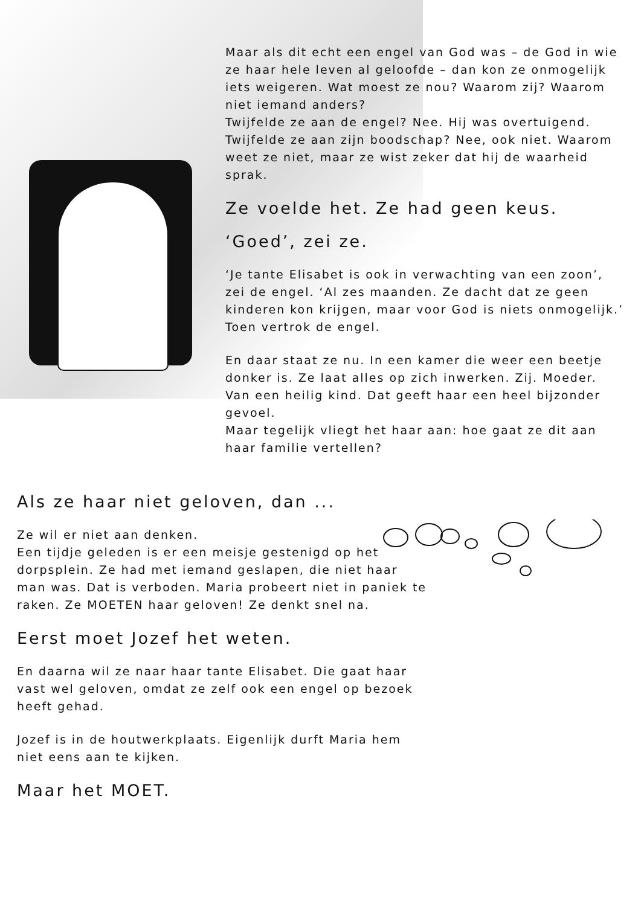Maar als dit echt een engel van God was – de God in wie ze haar hele leven al geloofde – dan kon ze onmogelijk iets weigeren. Wat moest ze nou? Waarom zij? Waarom niet iemand anders?
Twijfelde ze aan de engel? Nee. Hij was overtuigend. Twijfelde ze aan zijn boodschap? Nee, ook niet. Waarom weet ze niet, maar ze wist zeker dat hij de waarheid sprak.
Ze voelde het. Ze had geen keus.
‘Goed’, zei ze.
‘Je tante Elisabet is ook in verwachting van een zoon’, zei de engel. ‘Al zes maanden. Ze dacht dat ze geen kinderen kon krijgen, maar voor God is niets onmogelijk.’
Toen vertrok de engel.
En daar staat ze nu. In een kamer die weer een beetje donker is. Ze laat alles op zich inwerken. Zij. Moeder. Van een heilig kind. Dat geeft haar een heel bijzonder gevoel.
Maar tegelijk vliegt het haar aan: hoe gaat ze dit aan haar familie vertellen?
Als ze haar niet geloven, dan ...
Ze wil er niet aan denken.
Een tijdje geleden is er een meisje gestenigd op het dorpsplein. Ze had met iemand geslapen, die niet haar man was. Dat is verboden. Maria probeert niet in paniek te raken. Ze MOETEN haar geloven! Ze denkt snel na.
Eerst moet Jozef het weten.
En daarna wil ze naar haar tante Elisabet. Die gaat haar vast wel geloven, omdat ze zelf ook een engel op bezoek heeft gehad.
Jozef is in de houtwerkplaats. Eigenlijk durft Maria hem niet eens aan te kijken.
Maar het MOET.